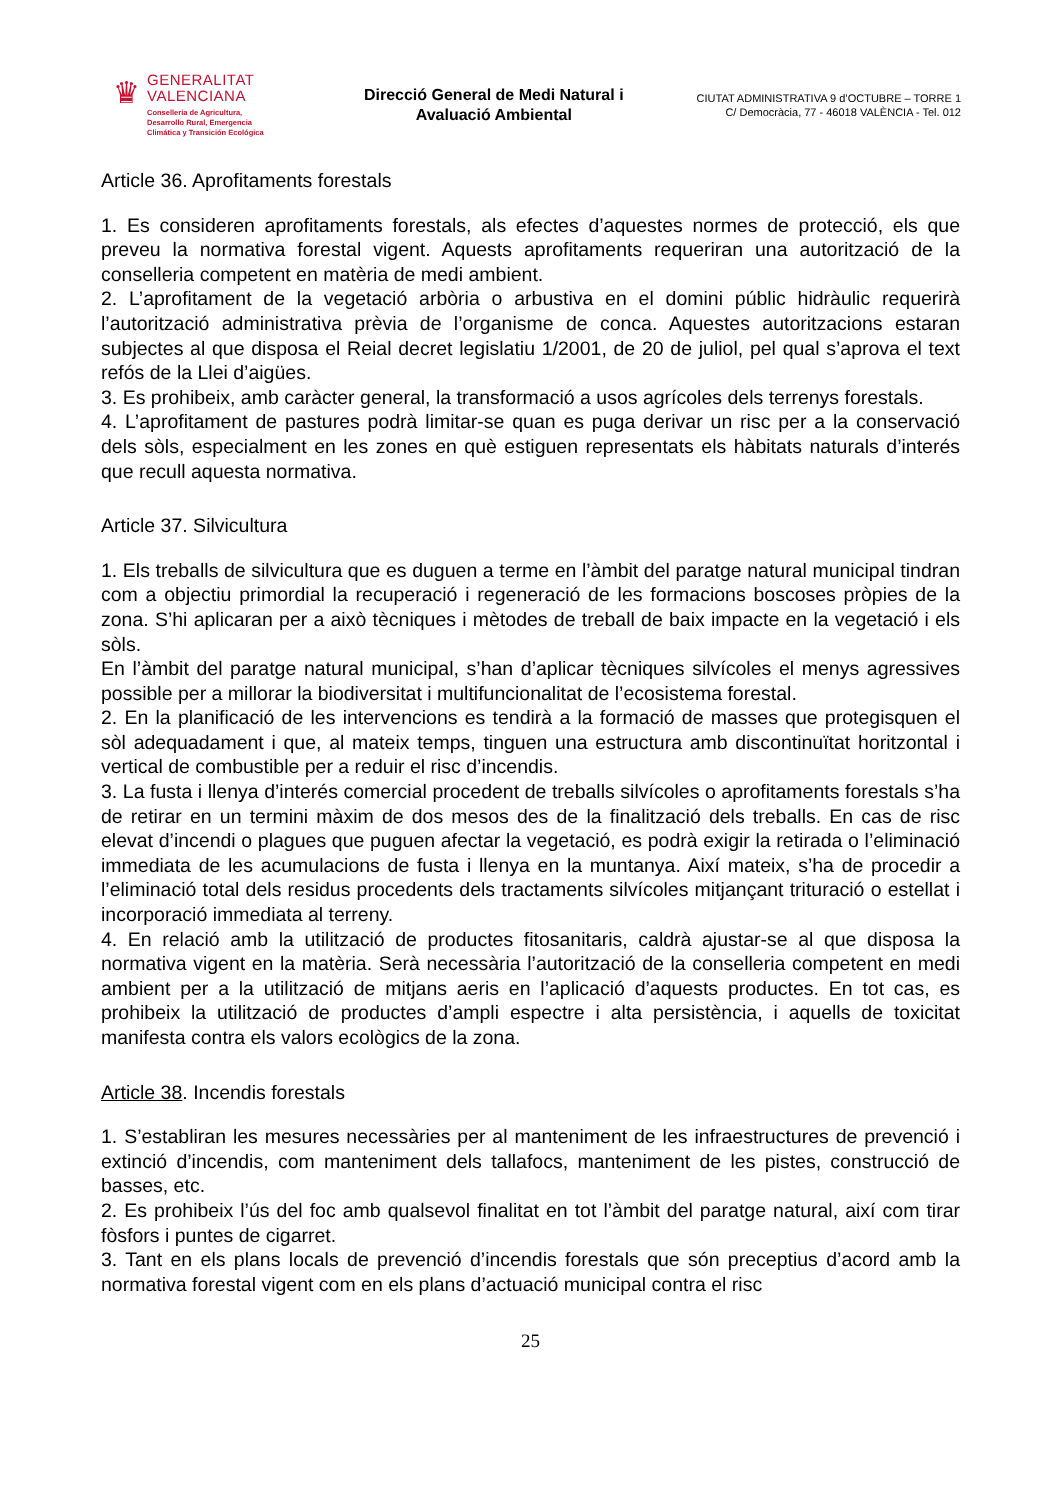♛
GENERALITAT
VALENCIANA
Conselleria de Agricultura,
Desarrollo Rural, Emergencia
Climática y Transición Ecológica
Direcció General de Medi Natural i
Avaluació Ambiental
CIUTAT ADMINISTRATIVA 9 d’OCTUBRE – TORRE 1
C/ Democràcia, 77 - 46018 VALÈNCIA - Tel. 012
Article 36. Aprofitaments forestals
1. Es consideren aprofitaments forestals, als efectes d’aquestes normes de protecció, els que preveu la normativa forestal vigent. Aquests aprofitaments requeriran una autorització de la conselleria competent en matèria de medi ambient.
2. L’aprofitament de la vegetació arbòria o arbustiva en el domini públic hidràulic requerirà l’autorització administrativa prèvia de l’organisme de conca. Aquestes autoritzacions estaran subjectes al que disposa el Reial decret legislatiu 1/2001, de 20 de juliol, pel qual s’aprova el text refós de la Llei d’aigües.
3. Es prohibeix, amb caràcter general, la transformació a usos agrícoles dels terrenys forestals.
4. L’aprofitament de pastures podrà limitar-se quan es puga derivar un risc per a la conservació dels sòls, especialment en les zones en què estiguen representats els hàbitats naturals d’interés que recull aquesta normativa.
Article 37. Silvicultura
1. Els treballs de silvicultura que es duguen a terme en l’àmbit del paratge natural municipal tindran com a objectiu primordial la recuperació i regeneració de les formacions boscoses pròpies de la zona. S’hi aplicaran per a això tècniques i mètodes de treball de baix impacte en la vegetació i els sòls.
En l’àmbit del paratge natural municipal, s’han d’aplicar tècniques silvícoles el menys agressives possible per a millorar la biodiversitat i multifuncionalitat de l’ecosistema forestal.
2. En la planificació de les intervencions es tendirà a la formació de masses que protegisquen el sòl adequadament i que, al mateix temps, tinguen una estructura amb discontinuïtat horitzontal i vertical de combustible per a reduir el risc d’incendis.
3. La fusta i llenya d’interés comercial procedent de treballs silvícoles o aprofitaments forestals s’ha de retirar en un termini màxim de dos mesos des de la finalització dels treballs. En cas de risc elevat d’incendi o plagues que puguen afectar la vegetació, es podrà exigir la retirada o l’eliminació immediata de les acumulacions de fusta i llenya en la muntanya. Així mateix, s’ha de procedir a l’eliminació total dels residus procedents dels tractaments silvícoles mitjançant trituració o estellat i incorporació immediata al terreny.
4. En relació amb la utilització de productes fitosanitaris, caldrà ajustar-se al que disposa la normativa vigent en la matèria. Serà necessària l’autorització de la conselleria competent en medi ambient per a la utilització de mitjans aeris en l’aplicació d’aquests productes. En tot cas, es prohibeix la utilització de productes d’ampli espectre i alta persistència, i aquells de toxicitat manifesta contra els valors ecològics de la zona.
Article 38. Incendis forestals
1. S’establiran les mesures necessàries per al manteniment de les infraestructures de prevenció i extinció d’incendis, com manteniment dels tallafocs, manteniment de les pistes, construcció de basses, etc.
2. Es prohibeix l’ús del foc amb qualsevol finalitat en tot l’àmbit del paratge natural, així com tirar fòsfors i puntes de cigarret.
3. Tant en els plans locals de prevenció d’incendis forestals que són preceptius d’acord amb la normativa forestal vigent com en els plans d’actuació municipal contra el risc
25